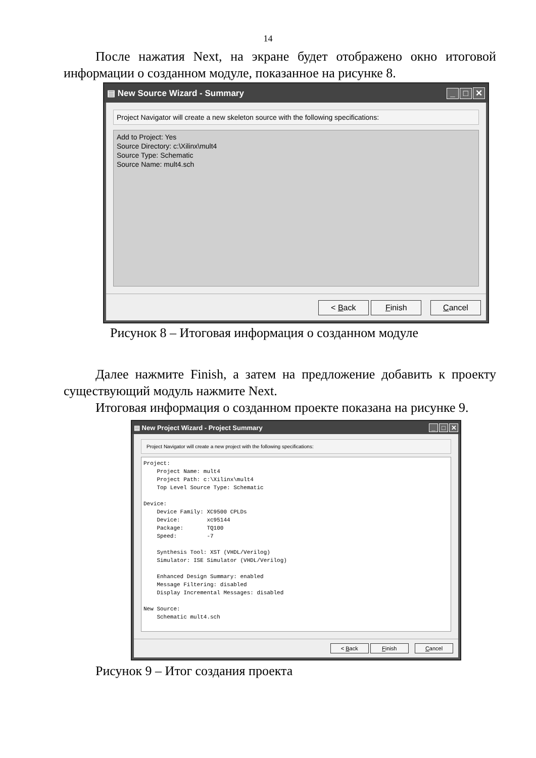14
После нажатия Next, на экране будет отображено окно итоговой информации о созданном модуле, показанное на рисунке 8.
▤ New Source Wizard - Summary _ □ ✕
Project Navigator will create a new skeleton source with the following specifications:
Add to Project: Yes
Source Directory: c:\Xilinx\mult4
Source Type: Schematic
Source Name: mult4.sch
< Back Finish Cancel
Рисунок 8 – Итоговая информация о созданном модуле
Далее нажмите Finish, а затем на предложение добавить к проекту существующий модуль нажмите Next.
Итоговая информация о созданном проекте показана на рисунке 9.
▤ New Project Wizard - Project Summary _ □ ✕
Project Navigator will create a new project with the following specifications:
Project:
    Project Name: mult4
    Project Path: c:\Xilinx\mult4
    Top Level Source Type: Schematic

Device:
    Device Family: XC9500 CPLDs
    Device:        xc95144
    Package:       TQ100
    Speed:         -7

    Synthesis Tool: XST (VHDL/Verilog)
    Simulator: ISE Simulator (VHDL/Verilog)

    Enhanced Design Summary: enabled
    Message Filtering: disabled
    Display Incremental Messages: disabled

New Source:
    Schematic mult4.sch
< Back Finish Cancel
Рисунок 9 – Итог создания проекта